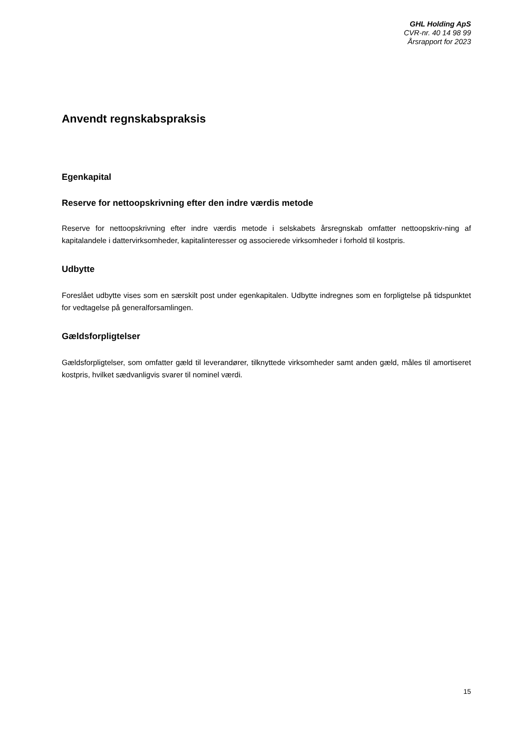GHL Holding ApS
CVR-nr. 40 14 98 99
Årsrapport for 2023
Anvendt regnskabspraksis
Egenkapital
Reserve for nettoopskrivning efter den indre værdis metode
Reserve for nettoopskrivning efter indre værdis metode i selskabets årsregnskab omfatter nettoopskriv-ning af kapitalandele i dattervirksomheder, kapitalinteresser og associerede virksomheder i forhold til kostpris.
Udbytte
Foreslået udbytte vises som en særskilt post under egenkapitalen. Udbytte indregnes som en forpligtelse på tidspunktet for vedtagelse på generalforsamlingen.
Gældsforpligtelser
Gældsforpligtelser, som omfatter gæld til leverandører, tilknyttede virksomheder samt anden gæld, måles til amortiseret kostpris, hvilket sædvanligvis svarer til nominel værdi.
15